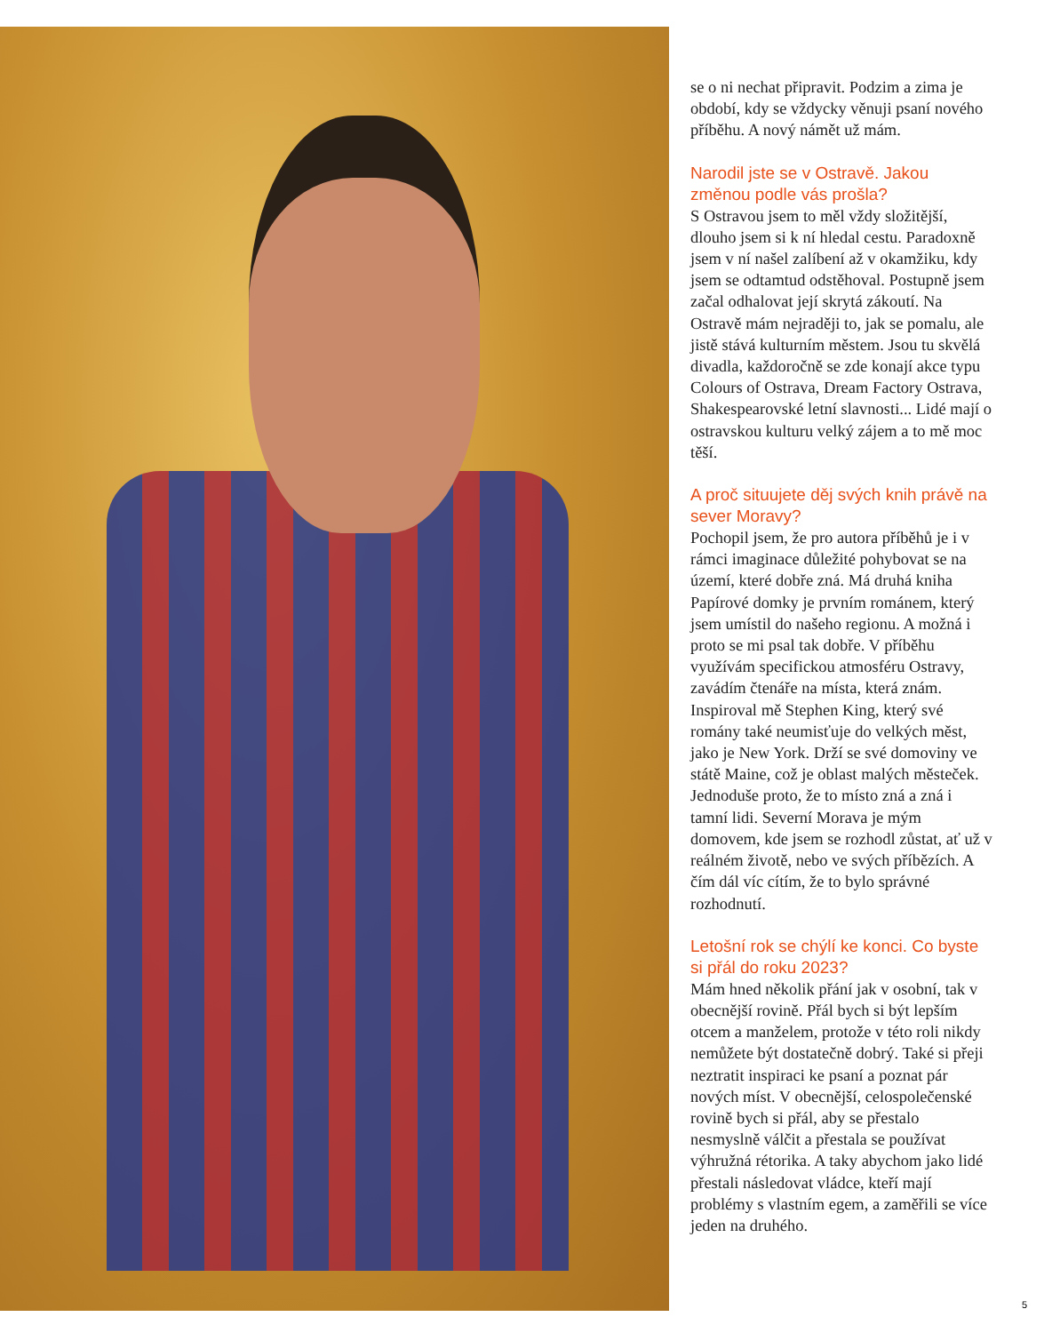se o ni nechat připravit. Podzim a zima je období, kdy se vždycky věnuji psaní nového příběhu. A nový námět už mám.
Narodil jste se v Ostravě. Jakou změnou podle vás prošla?
S Ostravou jsem to měl vždy složitější, dlouho jsem si k ní hledal cestu. Paradoxně jsem v ní našel zalíbení až v okamžiku, kdy jsem se odtamtud odstěhoval. Postupně jsem začal odhalovat její skrytá zákoutí. Na Ostravě mám nejraději to, jak se pomalu, ale jistě stává kulturním městem. Jsou tu skvělá divadla, každoročně se zde konají akce typu Colours of Ostrava, Dream Factory Ostrava, Shakespearovské letní slavnosti... Lidé mají o ostravskou kulturu velký zájem a to mě moc těší.
A proč situujete děj svých knih právě na sever Moravy?
Pochopil jsem, že pro autora příběhů je i v rámci imaginace důležité pohybovat se na území, které dobře zná. Má druhá kniha Papírové domky je prvním románem, který jsem umístil do našeho regionu. A možná i proto se mi psal tak dobře. V příběhu využívám specifickou atmosféru Ostravy, zavádím čtenáře na místa, která znám. Inspiroval mě Stephen King, který své romány také neumisťuje do velkých měst, jako je New York. Drží se své domoviny ve státě Maine, což je oblast malých městeček. Jednoduše proto, že to místo zná a zná i tamní lidi. Severní Morava je mým domovem, kde jsem se rozhodl zůstat, ať už v reálném životě, nebo ve svých příbězích. A čím dál víc cítím, že to bylo správné rozhodnutí.
Letošní rok se chýlí ke konci. Co byste si přál do roku 2023?
Mám hned několik přání jak v osobní, tak v obecnější rovině. Přál bych si být lepším otcem a manželem, protože v této roli nikdy nemůžete být dostatečně dobrý. Také si přeji neztratit inspiraci ke psaní a poznat pár nových míst. V obecnější, celospolečenské rovině bych si přál, aby se přestalo nesmyslně válčit a přestala se používat výhružná rétorika. A taky abychom jako lidé přestali následovat vládce, kteří mají problémy s vlastním egem, a zaměřili se více jeden na druhého.
5